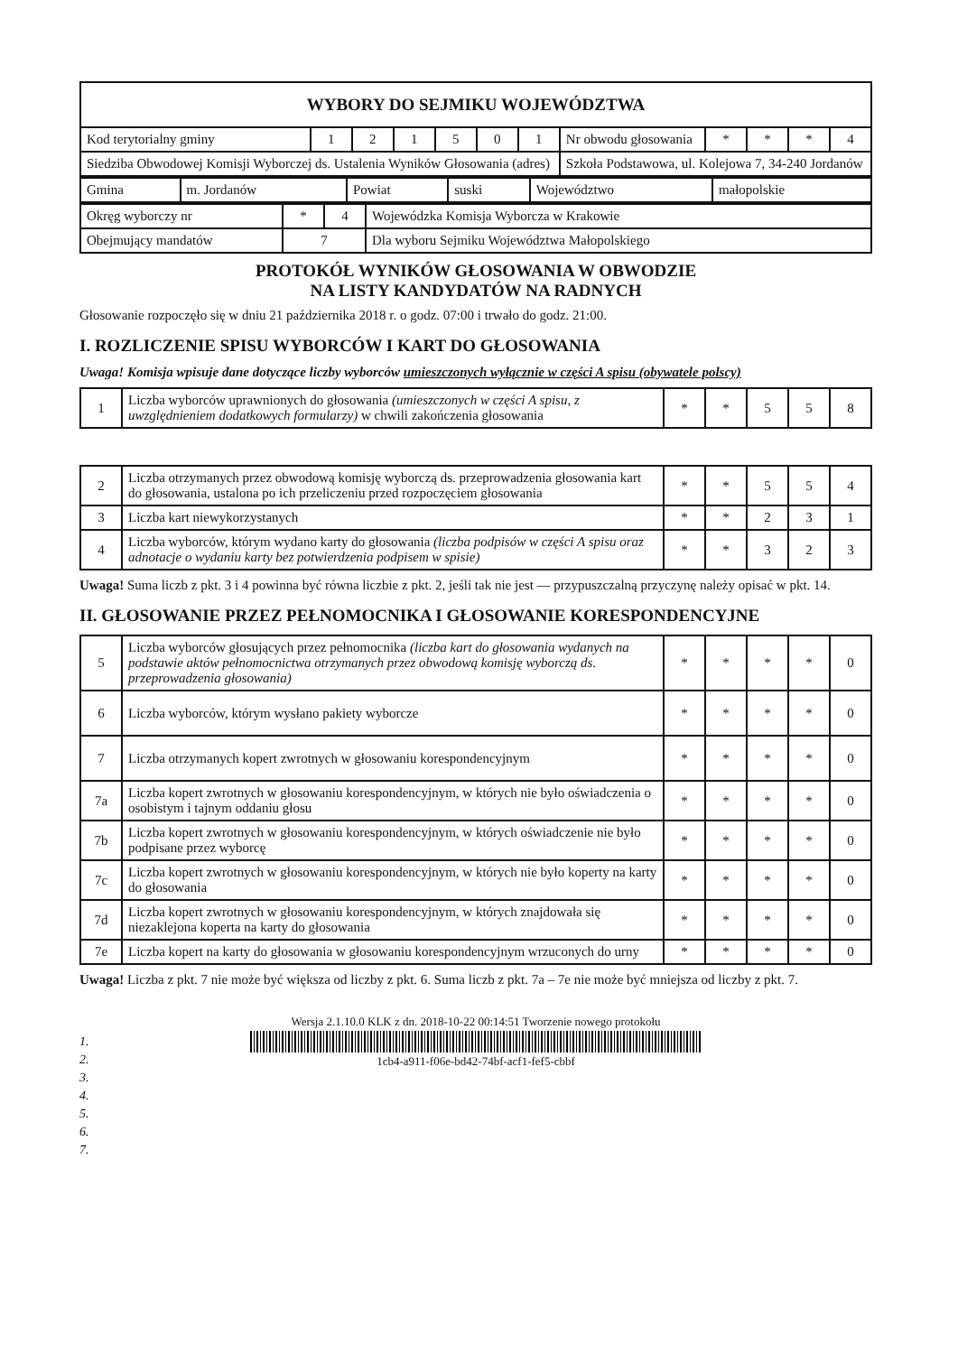| WYBORY DO SEJMIKU WOJEWÓDZTWA | | | | | | | | | | | |
| Kod terytorialny gminy | 1 | 2 | 1 | 5 | 0 | 1 | Nr obwodu głosowania | * | * | * | 4 |
| Siedziba Obwodowej Komisji Wyborczej ds. Ustalenia Wyników Głosowania (adres) | | | | | | | Szkoła Podstawowa, ul. Kolejowa 7, 34-240 Jordanów | | | | |
| Gmina | m. Jordanów | Powiat | suski | Województwo | małopolskie |
| Okręg wyborczy nr | * | 4 | Wojewódzka Komisja Wyborcza w Krakowie |
| Obejmujący mandatów | 7 | | Dla wyboru Sejmiku Województwa Małopolskiego |
PROTOKÓŁ WYNIKÓW GŁOSOWANIA W OBWODZIE
NA LISTY KANDYDATÓW NA RADNYCH
Głosowanie rozpoczęło się w dniu 21 października 2018 r. o godz. 07:00 i trwało do godz. 21:00.
I. ROZLICZENIE SPISU WYBORCÓW I KART DO GŁOSOWANIA
Uwaga! Komisja wpisuje dane dotyczące liczby wyborców umieszczonych wyłącznie w części A spisu (obywatele polscy)
| 1 | Liczba wyborców uprawnionych do głosowania (umieszczonych w części A spisu, z uwzględnieniem dodatkowych formularzy) w chwili zakończenia głosowania | * | * | 5 | 5 | 8 |
| 2 | Liczba otrzymanych przez obwodową komisję wyborczą ds. przeprowadzenia głosowania kart do głosowania, ustalona po ich przeliczeniu przed rozpoczęciem głosowania | * | * | 5 | 5 | 4 |
| 3 | Liczba kart niewykorzystanych | * | * | 2 | 3 | 1 |
| 4 | Liczba wyborców, którym wydano karty do głosowania (liczba podpisów w części A spisu oraz adnotacje o wydaniu karty bez potwierdzenia podpisem w spisie) | * | * | 3 | 2 | 3 |
Uwaga! Suma liczb z pkt. 3 i 4 powinna być równa liczbie z pkt. 2, jeśli tak nie jest — przypuszczalną przyczynę należy opisać w pkt. 14.
II. GŁOSOWANIE PRZEZ PEŁNOMOCNIKA I GŁOSOWANIE KORESPONDENCYJNE
| 5 | Liczba wyborców głosujących przez pełnomocnika (liczba kart do głosowania wydanych na podstawie aktów pełnomocnictwa otrzymanych przez obwodową komisję wyborczą ds. przeprowadzenia głosowania) | * | * | * | * | 0 |
| 6 | Liczba wyborców, którym wysłano pakiety wyborcze | * | * | * | * | 0 |
| 7 | Liczba otrzymanych kopert zwrotnych w głosowaniu korespondencyjnym | * | * | * | * | 0 |
| 7a | Liczba kopert zwrotnych w głosowaniu korespondencyjnym, w których nie było oświadczenia o osobistym i tajnym oddaniu głosu | * | * | * | * | 0 |
| 7b | Liczba kopert zwrotnych w głosowaniu korespondencyjnym, w których oświadczenie nie było podpisane przez wyborcę | * | * | * | * | 0 |
| 7c | Liczba kopert zwrotnych w głosowaniu korespondencyjnym, w których nie było koperty na karty do głosowania | * | * | * | * | 0 |
| 7d | Liczba kopert zwrotnych w głosowaniu korespondencyjnym, w których znajdowała się niezaklejona koperta na karty do głosowania | * | * | * | * | 0 |
| 7e | Liczba kopert na karty do głosowania w głosowaniu korespondencyjnym wrzuconych do urny | * | * | * | * | 0 |
Uwaga! Liczba z pkt. 7 nie może być większa od liczby z pkt. 6. Suma liczb z pkt. 7a – 7e nie może być mniejsza od liczby z pkt. 7.
Wersja 2.1.10.0 KLK z dn. 2018-10-22 00:14:51 Tworzenie nowego protokołu
1cb4-a911-f06e-bd42-74bf-acf1-fef5-cbbf
1.
2.
3.
4.
5.
6.
7.